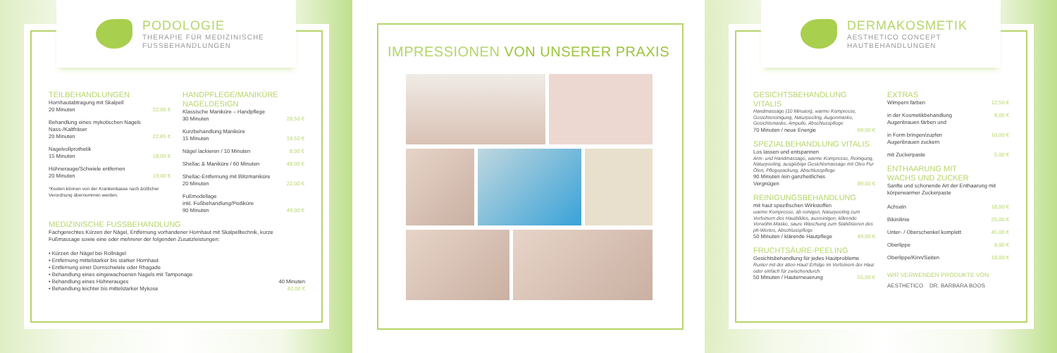PODOLOGIE
THERAPIE FÜR MEDIZINISCHE
FUSSBEHANDLUNGEN
TEILBEHANDLUNGEN
Hornhautabtragung mit Skalpell
20 Minuten 22,00 €
Behandlung eines mykotischen Nagels
Nass-/Kaltfräser
20 Minuten 22,65 €
Nagelvollprothetik
15 Minuten 18,00 €
Hühnerauge/Schwiele entfernen
20 Minuten 19,00 €
*Kosten können von der Krankenkasse nach ärztlicher Verordnung übernommen werden.
HANDPFLEGE/MANIKÜRE
NAGELDESIGN
Klassische Maniküre – Handpflege
30 Minuten 28,50 €
Kurzbehandlung Maniküre
15 Minuten 14,50 €
Nägel lackieren / 10 Minuten 8,00 €
Shellac & Maniküre / 60 Minuten 48,00 €
Shellac-Entfernung mit Blitzmaniküre
20 Minuten 22,00 €
Fußmodellage
inkl. Fußbehandlung/Pediküre
90 Minuten 49,00 €
MEDIZINISCHE FUSSBEHANDLUNG
Fachgerechtes Kürzen der Nägel, Entfernung vorhandener Hornhaut mit Skalpelltechnik, kurze Fußmassage sowie eine oder mehrerer der folgenden Zusatzleistungen:
• Kürzen der Nägel bei Rollnägel
• Entfernung mittelstarker bis starker Hornhaut
• Entfernung einer Dornschwiele oder Rhagade
• Behandlung eines eingewachsenen Nagels mit Tamponage
• Behandlung eines Hühnerauges
• Behandlung leichter bis mittelstarker Mykose 40 Minuten
42,00 €
IMPRESSIONEN VON UNSERER PRAXIS
DERMAKOSMETIK
AESTHETICO CONCEPT
HAUTBEHANDLUNGEN
GESICHTSBEHANDLUNG
VITALIS
Handmassage (10 Minuten), warme Kompresse, Gesichtsreinigung, Naturpeeling, Augenmaske, Gesichtsmaske, Ampulle, Abschlusspflege
70 Minuten / neue Energie 69,00 €
SPEZIALBEHANDLUNG VITALIS
Los lassen und entspannen
Arm- und Handmassage, warme Kompresse, Reinigung, Naturpeeling, ausgiebige Gesichtsmassage mit Oleo Pur Ölen, Pflegepackung, Abschlusspflege
90 Minuten /ein ganzheitliches
Vergnügen 89,00 €
REINIGUNGSBEHANDLUNG
mit haut spezifischen Wirkstoffen
warme Kompresse, ab reinigen, Naturpeeling zum Verfeinern des Hautbildes, ausreinigen, klärende Verwöhn-Maske, saure Waschung zum Stabilisieren des ph-Wertes, Abschlusspflege
50 Minuten / klärende Hautpflege 49,00 €
FRUCHTSÄURE-PEELING
Gesichtsbehandlung für jedes Hautprobleme
Runter mit der alten Haut! Erfolge im Verfeinern der Haut oder einfach für zwischendurch.
50 Minuten / Hauterneuerung 55,00 €
EXTRAS
Wimpern färben 12,50 €
in der Kosmetikbehandlung
Augenbrauen färben und 8,00 €
in Form bringen/zupfen
Augenbrauen zuckern 10,00 €
mit Zuckerpaste 5,00 €
ENTHAARUNG MIT
WACHS UND ZUCKER
Sanfte und schonende Art der Enthaarung mit körperwarmer Zuckerpaste
Achseln 18,00 €
Bikinilinie 25,00 €
Unter- / Oberschenkel komplett 45,00 €
Oberlippe 8,00 €
Oberlippe/Kinn/Seiten 18,00 €
WIR VERWENDEN PRODUKTE VON
AESTHETICO DR. BARBARA BOOS